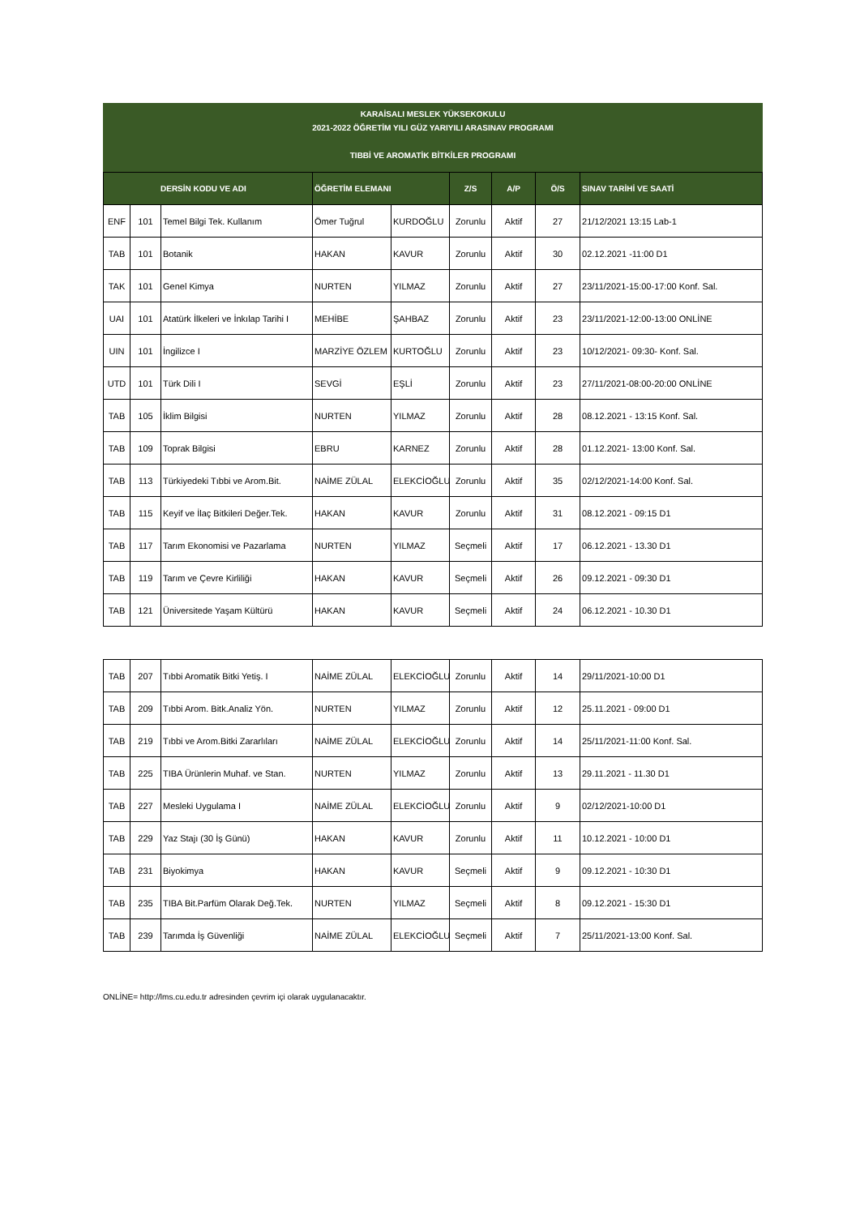KARAİSALI MESLEK YÜKSEKOKULU
2021-2022 ÖĞRETİM YILI GÜZ YARIYILI ARASINAV PROGRAMI
TIBBİ VE AROMATİK BİTKİLER PROGRAMI
| DERSİN KODU VE ADI | | | ÖĞRETİM ELEMANI | | Z/S | A/P | Ö/S | SINAV TARİHİ VE SAATİ |
| --- | --- | --- | --- | --- | --- | --- | --- | --- |
| ENF | 101 | Temel Bilgi Tek. Kullanım | Ömer Tuğrul | KURDOĞLU | Zorunlu | Aktif | 27 | 21/12/2021 13:15 Lab-1 |
| TAB | 101 | Botanik | HAKAN | KAVUR | Zorunlu | Aktif | 30 | 02.12.2021 -11:00 D1 |
| TAK | 101 | Genel Kimya | NURTEN | YILMAZ | Zorunlu | Aktif | 27 | 23/11/2021-15:00-17:00 Konf. Sal. |
| UAI | 101 | Atatürk İlkeleri ve İnkılap Tarihi I | MEHİBE | ŞAHBAZ | Zorunlu | Aktif | 23 | 23/11/2021-12:00-13:00 ONLİNE |
| UIN | 101 | İngilizce I | MARZİYE ÖZLEM | KURTOĞLU | Zorunlu | Aktif | 23 | 10/12/2021- 09:30- Konf. Sal. |
| UTD | 101 | Türk Dili I | SEVGİ | EŞLİ | Zorunlu | Aktif | 23 | 27/11/2021-08:00-20:00 ONLİNE |
| TAB | 105 | İklim Bilgisi | NURTEN | YILMAZ | Zorunlu | Aktif | 28 | 08.12.2021 - 13:15 Konf. Sal. |
| TAB | 109 | Toprak Bilgisi | EBRU | KARNEZ | Zorunlu | Aktif | 28 | 01.12.2021- 13:00 Konf. Sal. |
| TAB | 113 | Türkiyedeki Tıbbi ve Arom.Bit. | NAİME ZÜLAL | ELEKCİOĞLU | Zorunlu | Aktif | 35 | 02/12/2021-14:00 Konf. Sal. |
| TAB | 115 | Keyif ve İlaç Bitkileri Değer.Tek. | HAKAN | KAVUR | Zorunlu | Aktif | 31 | 08.12.2021 - 09:15 D1 |
| TAB | 117 | Tarım Ekonomisi ve Pazarlama | NURTEN | YILMAZ | Seçmeli | Aktif | 17 | 06.12.2021 - 13.30 D1 |
| TAB | 119 | Tarım ve Çevre Kirliliği | HAKAN | KAVUR | Seçmeli | Aktif | 26 | 09.12.2021 - 09:30 D1 |
| TAB | 121 | Üniversitede Yaşam Kültürü | HAKAN | KAVUR | Seçmeli | Aktif | 24 | 06.12.2021 - 10.30 D1 |
| TAB | 207 | Tıbbi Aromatik Bitki Yetiş. I | NAİME ZÜLAL | ELEKCİOĞLU | Zorunlu | Aktif | 14 | 29/11/2021-10:00 D1 |
| TAB | 209 | Tıbbi Arom. Bitk.Analiz Yön. | NURTEN | YILMAZ | Zorunlu | Aktif | 12 | 25.11.2021 - 09:00 D1 |
| TAB | 219 | Tıbbi ve Arom.Bitki Zararlıları | NAİME ZÜLAL | ELEKCİOĞLU | Zorunlu | Aktif | 14 | 25/11/2021-11:00 Konf. Sal. |
| TAB | 225 | TIBA Ürünlerin Muhaf. ve Stan. | NURTEN | YILMAZ | Zorunlu | Aktif | 13 | 29.11.2021 - 11.30 D1 |
| TAB | 227 | Mesleki Uygulama I | NAİME ZÜLAL | ELEKCİOĞLU | Zorunlu | Aktif | 9 | 02/12/2021-10:00 D1 |
| TAB | 229 | Yaz Stajı (30 İş Günü) | HAKAN | KAVUR | Zorunlu | Aktif | 11 | 10.12.2021 - 10:00 D1 |
| TAB | 231 | Biyokimya | HAKAN | KAVUR | Seçmeli | Aktif | 9 | 09.12.2021 - 10:30 D1 |
| TAB | 235 | TIBA Bit.Parfüm Olarak Değ.Tek. | NURTEN | YILMAZ | Seçmeli | Aktif | 8 | 09.12.2021 - 15:30 D1 |
| TAB | 239 | Tarımda İş Güvenliği | NAİME ZÜLAL | ELEKCİOĞLU | Seçmeli | Aktif | 7 | 25/11/2021-13:00 Konf. Sal. |
ONLİNE= http://lms.cu.edu.tr adresinden çevrim içi olarak uygulanacaktır.